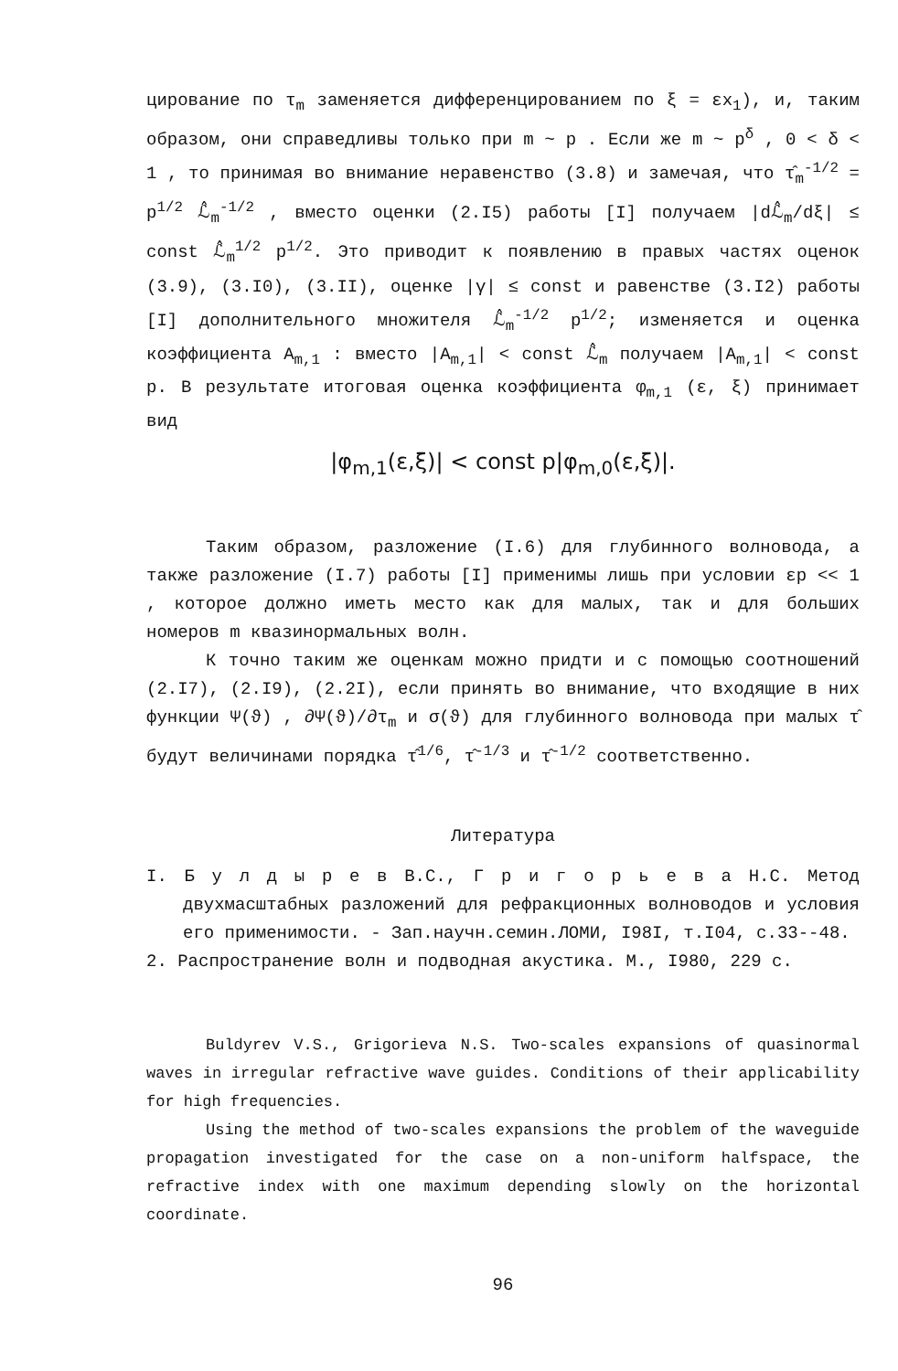цирование по τ<sub>m</sub> заменяется дифференцированием по ξ = εx<sub>1</sub>), и, таким образом, они справедливы только при m ~ p . Если же m ~ p<sup>δ</sup> , 0 < δ < 1 , то принимая во внимание неравенство (3.8) и замечая, что τ̂<sub>m</sub><sup>-1/2</sup> = p<sup>1/2</sup> ℒ̂<sub>m</sub><sup>-1/2</sup> , вместо оценки (2.I5) работы [I] получаем |dℒ̂<sub>m</sub>/dξ| ≤ const ℒ̂<sub>m</sub><sup>1/2</sup> p<sup>1/2</sup>. Это приводит к появлению в правых частях оценок (3.9), (3.I0), (3.II), оценке |γ| ≤ const и равенстве (3.I2) работы [I] дополнительного множителя ℒ̂<sub>m</sub><sup>-1/2</sup> p<sup>1/2</sup>; изменяется и оценка коэффициента A<sub>m,1</sub> : вместо |A<sub>m,1</sub>| < const ℒ̂<sub>m</sub> получаем |A<sub>m,1</sub>| < const p. В результате итоговая оценка коэффициента φ<sub>m,1</sub> (ε, ξ) принимает вид
|φ<sub>m,1</sub>(ε,ξ)| < const p|φ<sub>m,0</sub>(ε,ξ)|.
Таким образом, разложение (I.6) для глубинного волновода, а также разложение (I.7) работы [I] применимы лишь при условии εp << 1 , которое должно иметь место как для малых, так и для больших номеров m квазинормальных волн.
К точно таким же оценкам можно придти и с помощью соотношений (2.I7), (2.I9), (2.2I), если принять во внимание, что входящие в них функции Ψ(ϑ) , ∂Ψ(ϑ)/∂τ<sub>m</sub> и σ(ϑ) для глубинного волновода при малых τ̂ будут величинами порядка τ̂<sup>1/6</sup>, τ̂<sup>-1/3</sup> и τ̂<sup>-1/2</sup> соответственно.
Литература
I. Б у л д ы р е в В.С., Г р и г о р ь е в а Н.С. Метод двухмасштабных разложений для рефракционных волноводов и условия его применимости. - Зап.научн.семин.ЛОМИ, I98I, т.I04, с.33--48.
2. Распространение волн и подводная акустика. М., I980, 229 с.
Buldyrev V.S., Grigorieva N.S. Two-scales expansions of quasinormal waves in irregular refractive wave guides. Conditions of their applicability for high frequencies.
Using the method of two-scales expansions the problem of the waveguide propagation investigated for the case on a non-uniform halfspace, the refractive index with one maximum depending slowly on the horizontal coordinate.
96